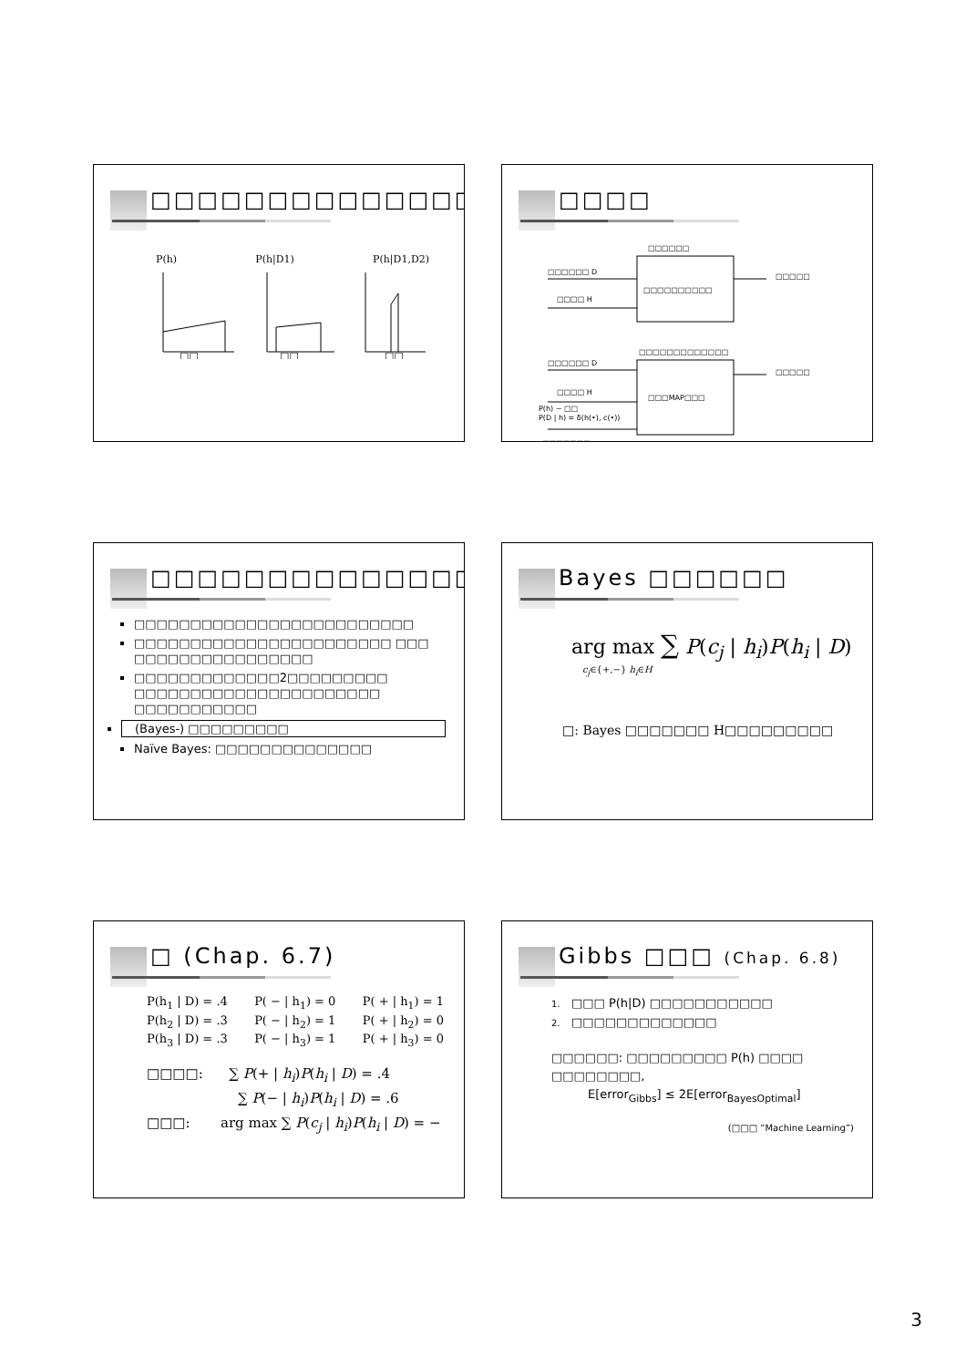□□□□□□□□□□□□□□□
P(h) P(h|D1) P(h|D1,D2)
□□
□□
□□
□□□□
□□□□□□
□□□□□□ D
□□□□□
□□□□ H
□□□□□□□□□□
□□□□□□□□□□□□□
□□□□□□ D
□□□□□
□□□□ H
□□□MAP□□□
P(h) ~ □□
P(D | h) = δ(h(•), c(•))
□□□□□□□
□□□□□□□□□□□□□□
□□□□□□□□□□□□□□□□□□□□□□□□□
□□□□□□□□□□□□□□□□□□□□□□□ □□□ □□□□□□□□□□□□□□□□
□□□□□□□□□□□□□2□□□□□□□□□ □□□□□□□□□□□□□□□□□□□□□□ □□□□□□□□□□□
(Bayes-) □□□□□□□□□
Naïve Bayes: □□□□□□□□□□□□□□
Bayes □□□□□□
arg max ∑ P(c<sub>j</sub> | h<sub>i</sub>)P(h<sub>i</sub> | D)
c<sub>j</sub>∈{+,−} h<sub>i</sub>∈H
□: Bayes □□□□□□□ H□□□□□□□□□
□ (Chap. 6.7)
P(h<sub>1</sub> | D) = .4 P( − | h<sub>1</sub>) = 0 P( + | h<sub>1</sub>) = 1
P(h<sub>2</sub> | D) = .3 P( − | h<sub>2</sub>) = 1 P( + | h<sub>2</sub>) = 0
P(h<sub>3</sub> | D) = .3 P( − | h<sub>3</sub>) = 1 P( + | h<sub>3</sub>) = 0
□□□□: ∑ P(+ | h<sub>i</sub>)P(h<sub>i</sub> | D) = .4
∑ P(− | h<sub>i</sub>)P(h<sub>i</sub> | D) = .6
□□□: arg max ∑ P(c<sub>j</sub> | h<sub>i</sub>)P(h<sub>i</sub> | D) = −
Gibbs □□□ (Chap. 6.8)
1. □□□ P(h|D) □□□□□□□□□□□
2. □□□□□□□□□□□□□
□□□□□□: □□□□□□□□□ P(h) □□□□ □□□□□□□□,
E[error<sub>Gibbs</sub>] ≤ 2E[error<sub>BayesOptimal</sub>]
(□□□ “Machine Learning”)
3